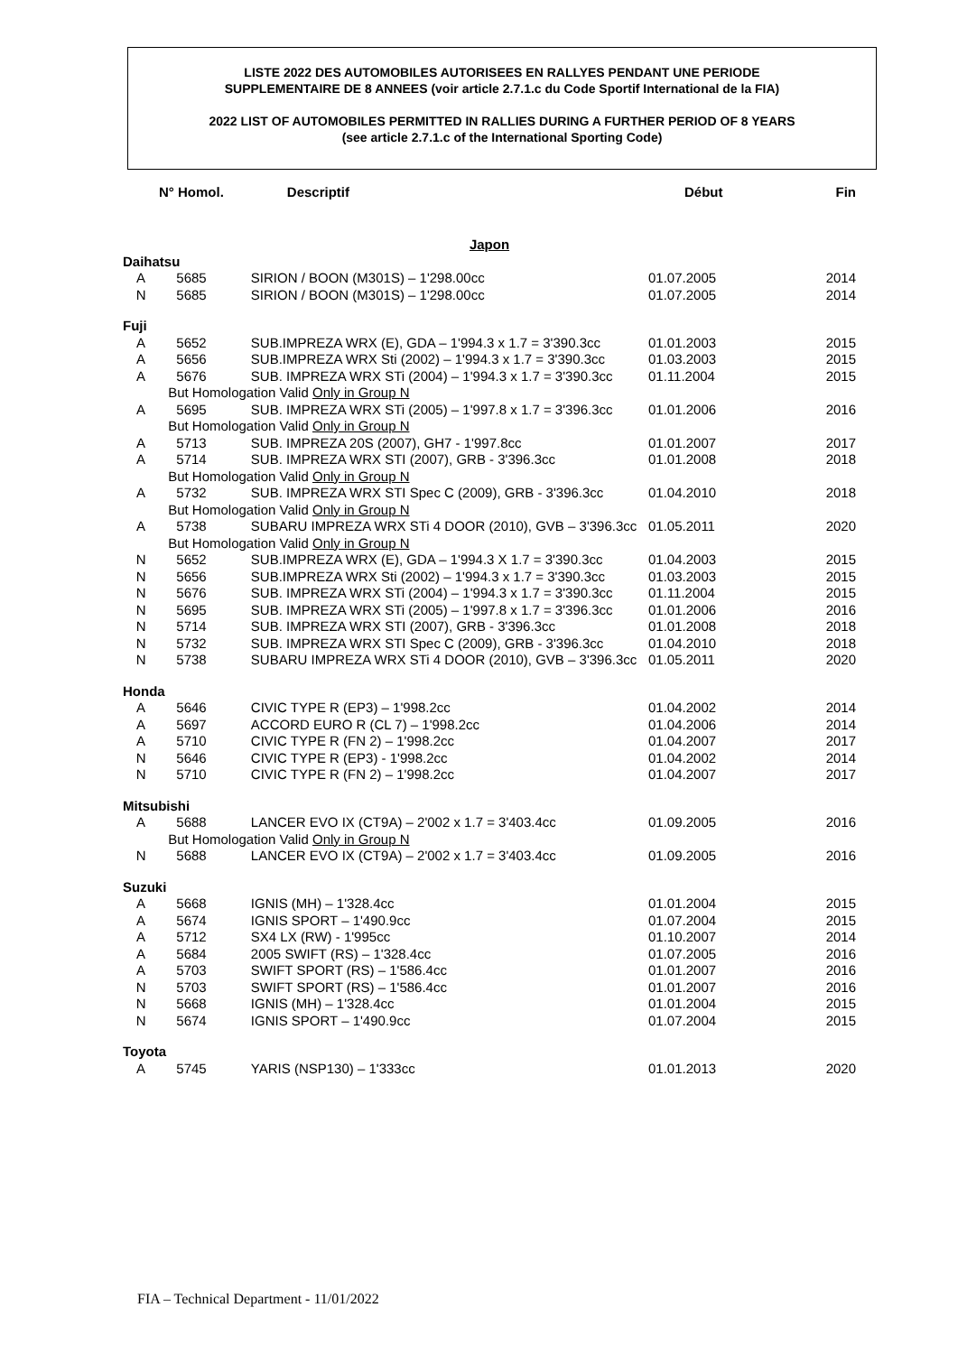LISTE 2022 DES AUTOMOBILES AUTORISEES EN RALLYES PENDANT UNE PERIODE
SUPPLEMENTAIRE DE 8 ANNEES (voir article 2.7.1.c du Code Sportif International de la FIA)
2022 LIST OF AUTOMOBILES PERMITTED IN RALLIES DURING A FURTHER PERIOD OF 8 YEARS
(see article 2.7.1.c of the International Sporting Code)
| N° Homol. | | Descriptif | Début | Fin |
| --- | --- | --- | --- | --- |
| Japon | | | | |
| Daihatsu | | | | |
| A | 5685 | SIRION / BOON (M301S) – 1'298.00cc | 01.07.2005 | 2014 |
| N | 5685 | SIRION / BOON (M301S) – 1'298.00cc | 01.07.2005 | 2014 |
| Fuji | | | | |
| A | 5652 | SUB.IMPREZA WRX (E), GDA – 1'994.3 x 1.7 = 3'390.3cc | 01.01.2003 | 2015 |
| A | 5656 | SUB.IMPREZA WRX Sti (2002) – 1'994.3 x 1.7 = 3'390.3cc | 01.03.2003 | 2015 |
| A | 5676 | SUB. IMPREZA WRX STi (2004) – 1'994.3 x 1.7 = 3'390.3cc | 01.11.2004 | 2015 |
| | But Homologation Valid Only in Group N | | | |
| A | 5695 | SUB. IMPREZA WRX STi (2005) – 1'997.8 x 1.7 = 3'396.3cc | 01.01.2006 | 2016 |
| | But Homologation Valid Only in Group N | | | |
| A | 5713 | SUB. IMPREZA 20S (2007), GH7 - 1'997.8cc | 01.01.2007 | 2017 |
| A | 5714 | SUB. IMPREZA WRX STI (2007), GRB - 3'396.3cc | 01.01.2008 | 2018 |
| | But Homologation Valid Only in Group N | | | |
| A | 5732 | SUB. IMPREZA WRX STI Spec C (2009), GRB - 3'396.3cc | 01.04.2010 | 2018 |
| | But Homologation Valid Only in Group N | | | |
| A | 5738 | SUBARU IMPREZA WRX STi 4 DOOR (2010), GVB – 3'396.3cc | 01.05.2011 | 2020 |
| | But Homologation Valid Only in Group N | | | |
| N | 5652 | SUB.IMPREZA WRX (E), GDA – 1'994.3 X 1.7 = 3'390.3cc | 01.04.2003 | 2015 |
| N | 5656 | SUB.IMPREZA WRX Sti (2002) – 1'994.3 x 1.7 = 3'390.3cc | 01.03.2003 | 2015 |
| N | 5676 | SUB. IMPREZA WRX STi (2004) – 1'994.3 x 1.7 = 3'390.3cc | 01.11.2004 | 2015 |
| N | 5695 | SUB. IMPREZA WRX STi (2005) – 1'997.8 x 1.7 = 3'396.3cc | 01.01.2006 | 2016 |
| N | 5714 | SUB. IMPREZA WRX STI (2007), GRB - 3'396.3cc | 01.01.2008 | 2018 |
| N | 5732 | SUB. IMPREZA WRX STI Spec C (2009), GRB - 3'396.3cc | 01.04.2010 | 2018 |
| N | 5738 | SUBARU IMPREZA WRX STi 4 DOOR (2010), GVB – 3'396.3cc | 01.05.2011 | 2020 |
| Honda | | | | |
| A | 5646 | CIVIC TYPE R (EP3) – 1'998.2cc | 01.04.2002 | 2014 |
| A | 5697 | ACCORD EURO R (CL 7) – 1'998.2cc | 01.04.2006 | 2014 |
| A | 5710 | CIVIC TYPE R (FN 2) – 1'998.2cc | 01.04.2007 | 2017 |
| N | 5646 | CIVIC TYPE R (EP3) - 1'998.2cc | 01.04.2002 | 2014 |
| N | 5710 | CIVIC TYPE R (FN 2) – 1'998.2cc | 01.04.2007 | 2017 |
| Mitsubishi | | | | |
| A | 5688 | LANCER EVO IX (CT9A) – 2'002 x 1.7 = 3'403.4cc | 01.09.2005 | 2016 |
| | But Homologation Valid Only in Group N | | | |
| N | 5688 | LANCER EVO IX (CT9A) – 2'002 x 1.7 = 3'403.4cc | 01.09.2005 | 2016 |
| Suzuki | | | | |
| A | 5668 | IGNIS (MH) – 1'328.4cc | 01.01.2004 | 2015 |
| A | 5674 | IGNIS SPORT – 1'490.9cc | 01.07.2004 | 2015 |
| A | 5712 | SX4 LX (RW) - 1'995cc | 01.10.2007 | 2014 |
| A | 5684 | 2005 SWIFT (RS) – 1'328.4cc | 01.07.2005 | 2016 |
| A | 5703 | SWIFT SPORT (RS) – 1'586.4cc | 01.01.2007 | 2016 |
| N | 5703 | SWIFT SPORT (RS) – 1'586.4cc | 01.01.2007 | 2016 |
| N | 5668 | IGNIS (MH) – 1'328.4cc | 01.01.2004 | 2015 |
| N | 5674 | IGNIS SPORT – 1'490.9cc | 01.07.2004 | 2015 |
| Toyota | | | | |
| A | 5745 | YARIS (NSP130) – 1'333cc | 01.01.2013 | 2020 |
FIA – Technical Department - 11/01/2022